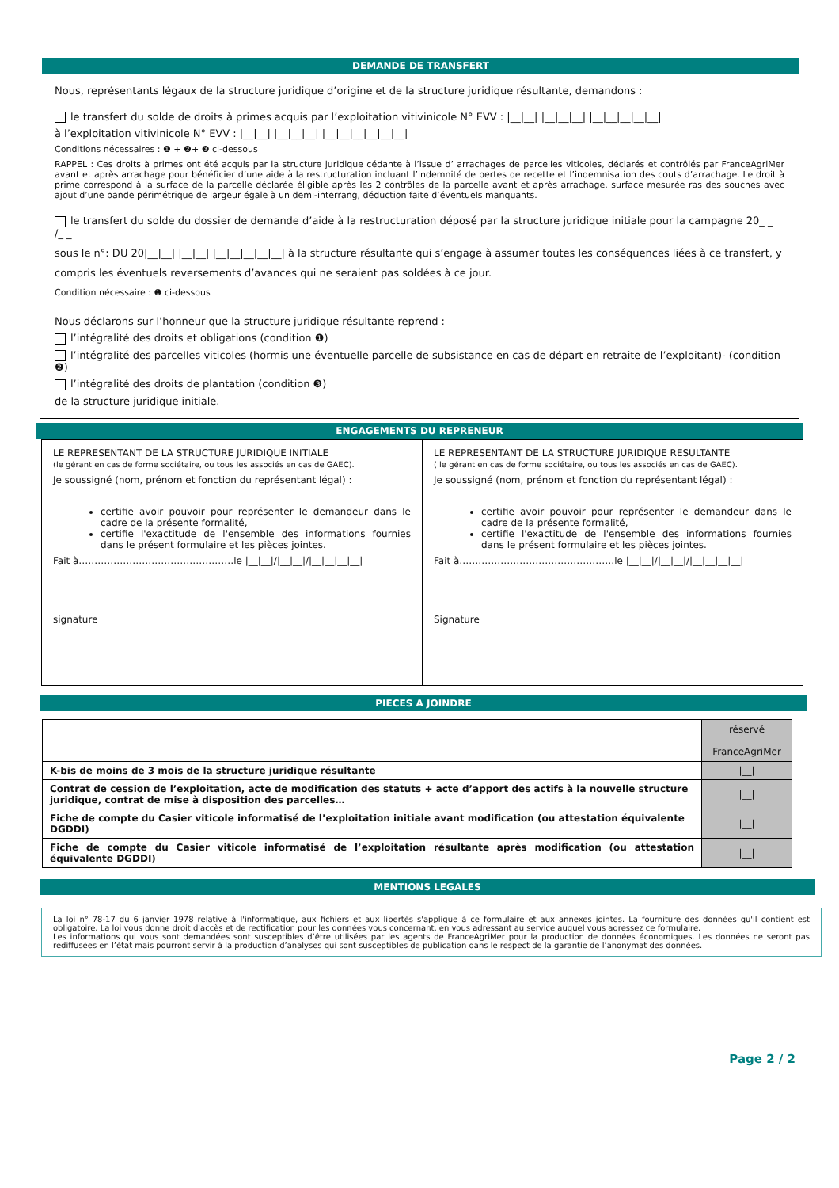DEMANDE DE TRANSFERT
Nous, représentants légaux de la structure juridique d’origine et de la structure juridique résultante, demandons :
le transfert du solde de droits à primes acquis par l’exploitation vitivinicole N° EVV : |__|__| |__|__|__| |__|__|__|__|__|
à l’exploitation vitivinicole N° EVV : |__|__| |__|__|__| |__|__|__|__|__|__|
Conditions nécessaires : ❶ + ❷+ ❸ ci-dessous
RAPPEL : Ces droits à primes ont été acquis par la structure juridique cédante à l’issue d’ arrachages de parcelles viticoles, déclarés et contrôlés par FranceAgriMer avant et après arrachage pour bénéficier d’une aide à la restructuration incluant l’indemnité de pertes de recette et l’indemnisation des couts d’arrachage. Le droit à prime correspond à la surface de la parcelle déclarée éligible après les 2 contrôles de la parcelle avant et après arrachage, surface mesurée ras des souches avec ajout d’une bande périmétrique de largeur égale à un demi-interrang, déduction faite d’éventuels manquants.
le transfert du solde du dossier de demande d’aide à la restructuration déposé par la structure juridique initiale pour la campagne 20_ _ /_ _
sous le n°: DU 20|__|__| |__|__| |__|__|__|__|__| à la structure résultante qui s’engage à assumer toutes les conséquences liées à ce transfert, y compris les éventuels reversements d’avances qui ne seraient pas soldées à ce jour.
Condition nécessaire : ❶ ci-dessous
Nous déclarons sur l’honneur que la structure juridique résultante reprend :
l’intégralité des droits et obligations (condition ❶)
l’intégralité des parcelles viticoles (hormis une éventuelle parcelle de subsistance en cas de départ en retraite de l’exploitant)- (condition ❷)
l’intégralité des droits de plantation (condition ❸)
de la structure juridique initiale.
ENGAGEMENTS DU REPRENEUR
LE REPRESENTANT DE LA STRUCTURE JURIDIQUE INITIALE
(le gérant en cas de forme sociétaire, ou tous les associés en cas de GAEC).
Je soussigné (nom, prénom et fonction du représentant légal) :
____________________________________________
certifie avoir pouvoir pour représenter le demandeur dans le cadre de la présente formalité,
certifie l'exactitude de l'ensemble des informations fournies dans le présent formulaire et les pièces jointes.
Fait à…………………………….……………le |__|__|/|__|__|/|__|__|__|__|
signature
LE REPRESENTANT DE LA STRUCTURE JURIDIQUE RESULTANTE
( le gérant en cas de forme sociétaire, ou tous les associés en cas de GAEC).
Je soussigné (nom, prénom et fonction du représentant légal) :
____________________________________________
certifie avoir pouvoir pour représenter le demandeur dans le cadre de la présente formalité,
certifie l'exactitude de l'ensemble des informations fournies dans le présent formulaire et les pièces jointes.
Fait à…………………………….……………le |__|__|/|__|__|/|__|__|__|__|
Signature
PIECES A JOINDRE
| | réservé FranceAgriMer |
| K-bis de moins de 3 mois de la structure juridique résultante | /__/ |
| Contrat de cession de l’exploitation, acte de modification des statuts + acte d’apport des actifs à la nouvelle structure juridique, contrat de mise à disposition des parcelles… | /__/ |
| Fiche de compte du Casier viticole informatisé de l’exploitation initiale avant modification (ou attestation équivalente DGDDI) | /__/ |
| Fiche de compte du Casier viticole informatisé de l’exploitation résultante après modification (ou attestation équivalente DGDDI) | /__/ |
MENTIONS LEGALES
La loi n° 78-17 du 6 janvier 1978 relative à l'informatique, aux fichiers et aux libertés s'applique à ce formulaire et aux annexes jointes. La fourniture des données qu'il contient est obligatoire. La loi vous donne droit d'accès et de rectification pour les données vous concernant, en vous adressant au service auquel vous adressez ce formulaire.
Les informations qui vous sont demandées sont susceptibles d’être utilisées par les agents de FranceAgriMer pour la production de données économiques. Les données ne seront pas rediffusées en l’état mais pourront servir à la production d’analyses qui sont susceptibles de publication dans le respect de la garantie de l’anonymat des données.
Page 2 / 2